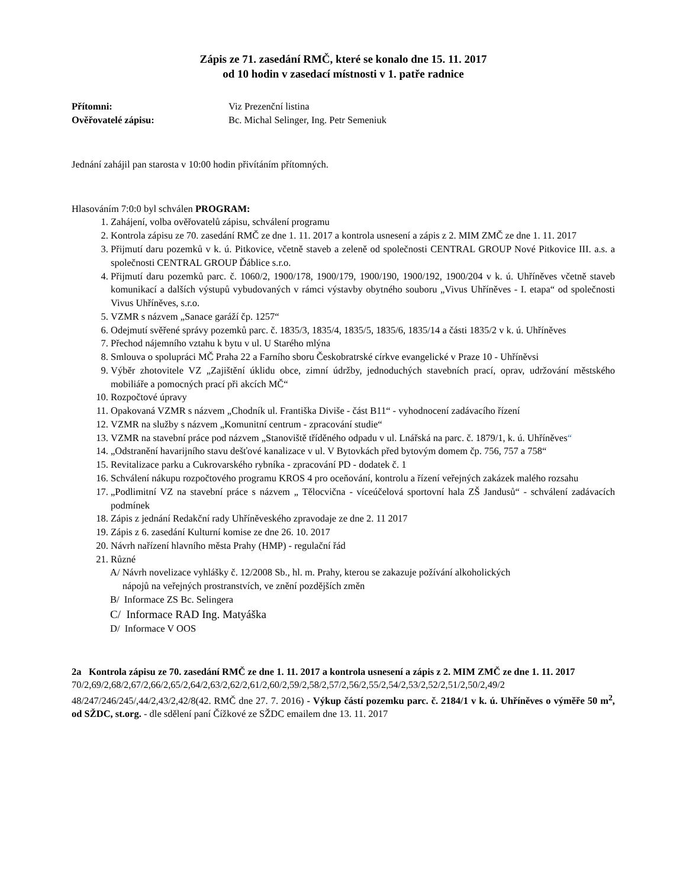Zápis ze 71. zasedání RMČ, které se konalo dne 15. 11. 2017
od 10 hodin v zasedací místnosti v 1. patře radnice
Přítomni: Viz Prezenční listina
Ověřovatelé zápisu: Bc. Michal Selinger, Ing. Petr Semeniuk
Jednání zahájil pan starosta v 10:00 hodin přivítáním přítomných.
Hlasováním 7:0:0 byl schválen PROGRAM:
1. Zahájení, volba ověřovatelů zápisu, schválení programu
2. Kontrola zápisu ze 70. zasedání RMČ ze dne 1. 11. 2017 a kontrola usnesení a zápis z 2. MIM ZMČ ze dne 1. 11. 2017
3. Přijmutí daru pozemků v k. ú. Pitkovice, včetně staveb a zeleně od společnosti CENTRAL GROUP Nové Pitkovice III. a.s. a společnosti CENTRAL GROUP Ďáblice s.r.o.
4. Přijmutí daru pozemků parc. č. 1060/2, 1900/178, 1900/179, 1900/190, 1900/192, 1900/204 v k. ú. Uhříněves včetně staveb komunikací a dalších výstupů vybudovaných v rámci výstavby obytného souboru „Vivus Uhříněves - I. etapa“ od společnosti Vivus Uhříněves, s.r.o.
5. VZMR s názvem „Sanace garáží čp. 1257“
6. Odejmutí svěřené správy pozemků parc. č. 1835/3, 1835/4, 1835/5, 1835/6, 1835/14 a části 1835/2 v k. ú. Uhříněves
7. Přechod nájemního vztahu k bytu v ul. U Starého mlýna
8. Smlouva o spolupráci MČ Praha 22 a Farního sboru Českobratrské církve evangelické v Praze 10 - Uhříněvsi
9. Výběr zhotovitele VZ „Zajištění úklidu obce, zimní údržby, jednoduchých stavebních prací, oprav, udržování městského mobiliáře a pomocných prací při akcích MČ“
10. Rozpočtové úpravy
11. Opakovaná VZMR s názvem „Chodník ul. Františka Diviše - část B11“ - vyhodnocení zadávacího řízení
12. VZMR na služby s názvem „Komunitní centrum - zpracování studie“
13. VZMR na stavební práce pod názvem „Stanoviště tříděného odpadu v ul. Lnářská na parc. č. 1879/1, k. ú. Uhříněves“
14. „Odstranění havarijního stavu dešťové kanalizace v ul. V Bytovkách před bytovým domem čp. 756, 757 a 758“
15. Revitalizace parku a Cukrovarského rybníka - zpracování PD - dodatek č. 1
16. Schválení nákupu rozpočtového programu KROS 4 pro oceňování, kontrolu a řízení veřejných zakázek malého rozsahu
17. „Podlimitní VZ na stavební práce s názvem „ Tělocvična - víceúčelová sportovní hala ZŠ Jandusů“ - schválení zadávacích podmínek
18. Zápis z jednání Redakční rady Uhříněveského zpravodaje ze dne 2. 11 2017
19. Zápis z 6. zasedání Kulturní komise ze dne 26. 10. 2017
20. Návrh nařízení hlavního města Prahy (HMP) - regulační řád
21. Různé
A/ Návrh novelizace vyhlášky č. 12/2008 Sb., hl. m. Prahy, kterou se zakazuje požívání alkoholických
nápojů na veřejných prostranstvích, ve znění pozdějších změn
B/ Informace ZS Bc. Selingera
C/ Informace RAD Ing. Matyáška
D/ Informace V OOS
2a Kontrola zápisu ze 70. zasedání RMČ ze dne 1. 11. 2017 a kontrola usnesení a zápis z 2. MIM ZMČ ze dne 1. 11. 2017
70/2,69/2,68/2,67/2,66/2,65/2,64/2,63/2,62/2,61/2,60/2,59/2,58/2,57/2,56/2,55/2,54/2,53/2,52/2,51/2,50/2,49/2 48/247/246/245/,44/2,43/2,42/8(42. RMČ dne 27. 7. 2016) - Výkup částí pozemku parc. č. 2184/1 v k. ú. Uhříněves o výměře 50 m<sup>2</sup>, od SŽDC, st.org. - dle sdělení paní Čížkové ze SŽDC emailem dne 13. 11. 2017